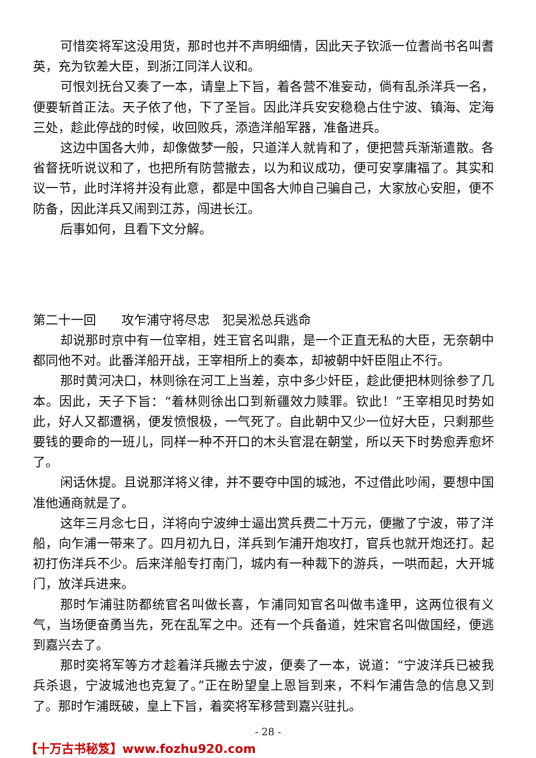可惜奕将军这没用货，那时也并不声明细情，因此天子钦派一位耆尚书名叫耆英，充为钦差大臣，到浙江同洋人议和。
可恨刘抚台又奏了一本，请皇上下旨，着各营不准妄动，倘有乱杀洋兵一名，便要斩首正法。天子依了他，下了圣旨。因此洋兵安安稳稳占住宁波、镇海、定海三处，趁此停战的时候，收回败兵，添造洋船军器，准备进兵。
这边中国各大帅，却像做梦一般，只道洋人就肯和了，便把营兵渐渐遣散。各省督抚听说议和了，也把所有防营撤去，以为和议成功，便可安享庸福了。其实和议一节，此时洋将并没有此意，都是中国各大帅自己骗自己，大家放心安胆，便不防备，因此洋兵又闹到江苏，闯进长江。
后事如何，且看下文分解。
第二十一回　　攻乍浦守将尽忠　犯吴淞总兵逃命
却说那时京中有一位宰相，姓王官名叫鼎，是一个正直无私的大臣，无奈朝中都同他不对。此番洋船开战，王宰相所上的奏本，却被朝中奸臣阻止不行。
那时黄河决口，林则徐在河工上当差，京中多少奸臣，趁此便把林则徐参了几本。因此，天子下旨：“着林则徐出口到新疆效力赎罪。钦此！”王宰相见时势如此，好人又都遭祸，便发愤恨极，一气死了。自此朝中又少一位好大臣，只剩那些要钱的要命的一班儿，同样一种不开口的木头官混在朝堂，所以天下时势愈弄愈坏了。
闲话休提。且说那洋将义律，并不要夺中国的城池，不过借此吵闹，要想中国准他通商就是了。
这年三月念七日，洋将向宁波绅士逼出赏兵费二十万元，便撇了宁波，带了洋船，向乍浦一带来了。四月初九日，洋兵到乍浦开炮攻打，官兵也就开炮还打。起初打伤洋兵不少。后来洋船专打南门，城内有一种裁下的游兵，一哄而起，大开城门，放洋兵进来。
那时乍浦驻防都统官名叫做长喜，乍浦同知官名叫做韦逢甲，这两位很有义气，当场便奋勇当先，死在乱军之中。还有一个兵备道，姓宋官名叫做国经，便逃到嘉兴去了。
那时奕将军等方才趁着洋兵撇去宁波，便奏了一本，说道：“宁波洋兵已被我兵杀退，宁波城池也克复了。”正在盼望皇上恩旨到来，不料乍浦告急的信息又到了。那时乍浦既破，皇上下旨，着奕将军移营到嘉兴驻扎。
- 28 -
【十万古书秘笈】www.fozhu920.com